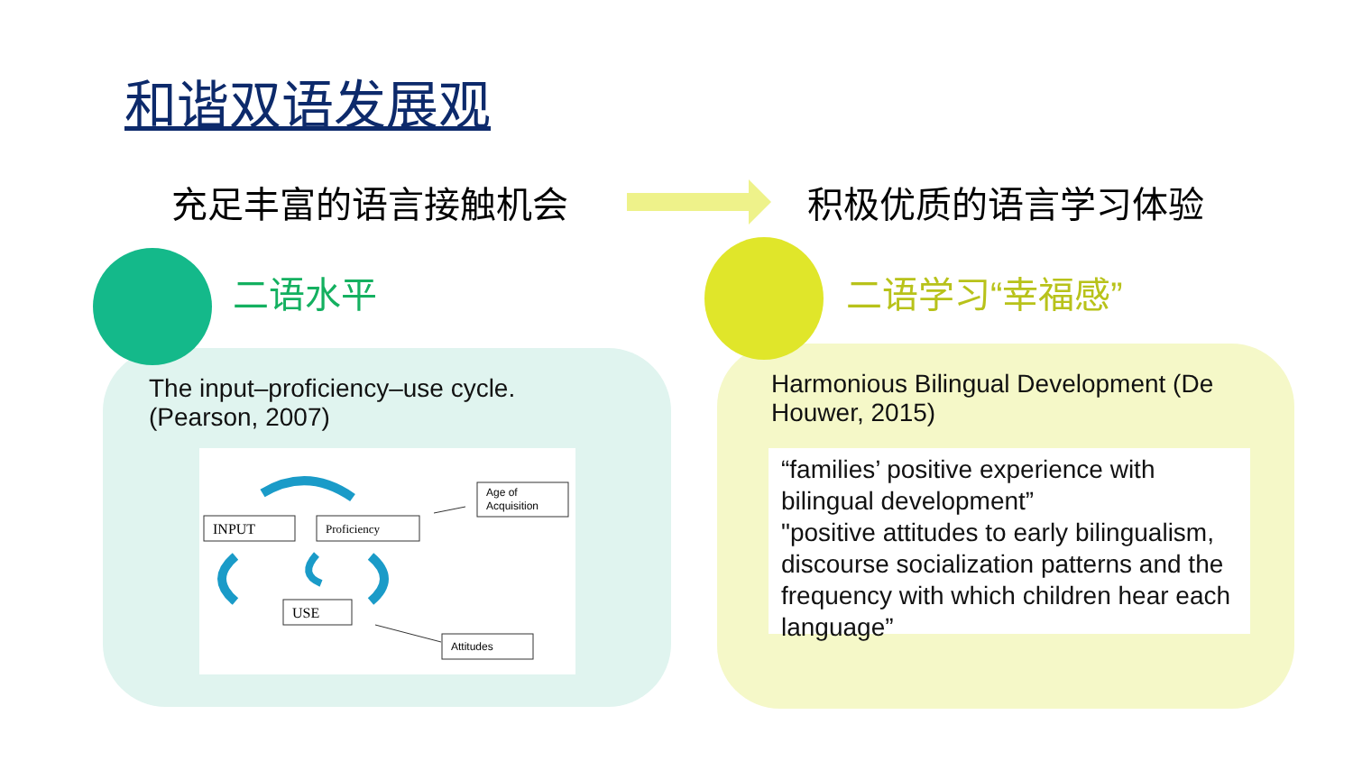和谐双语发展观
充足丰富的语言接触机会 积极优质的语言学习体验
二语水平
The input–proficiency–use cycle.
(Pearson, 2007)
INPUT
Proficiency
Age of
Acquisition
USE
Attitudes
二语学习“幸福感”
Harmonious Bilingual Development (De
Houwer, 2015)
“families’ positive experience with bilingual development”
"positive attitudes to early bilingualism, discourse socialization patterns and the frequency with which children hear each language”